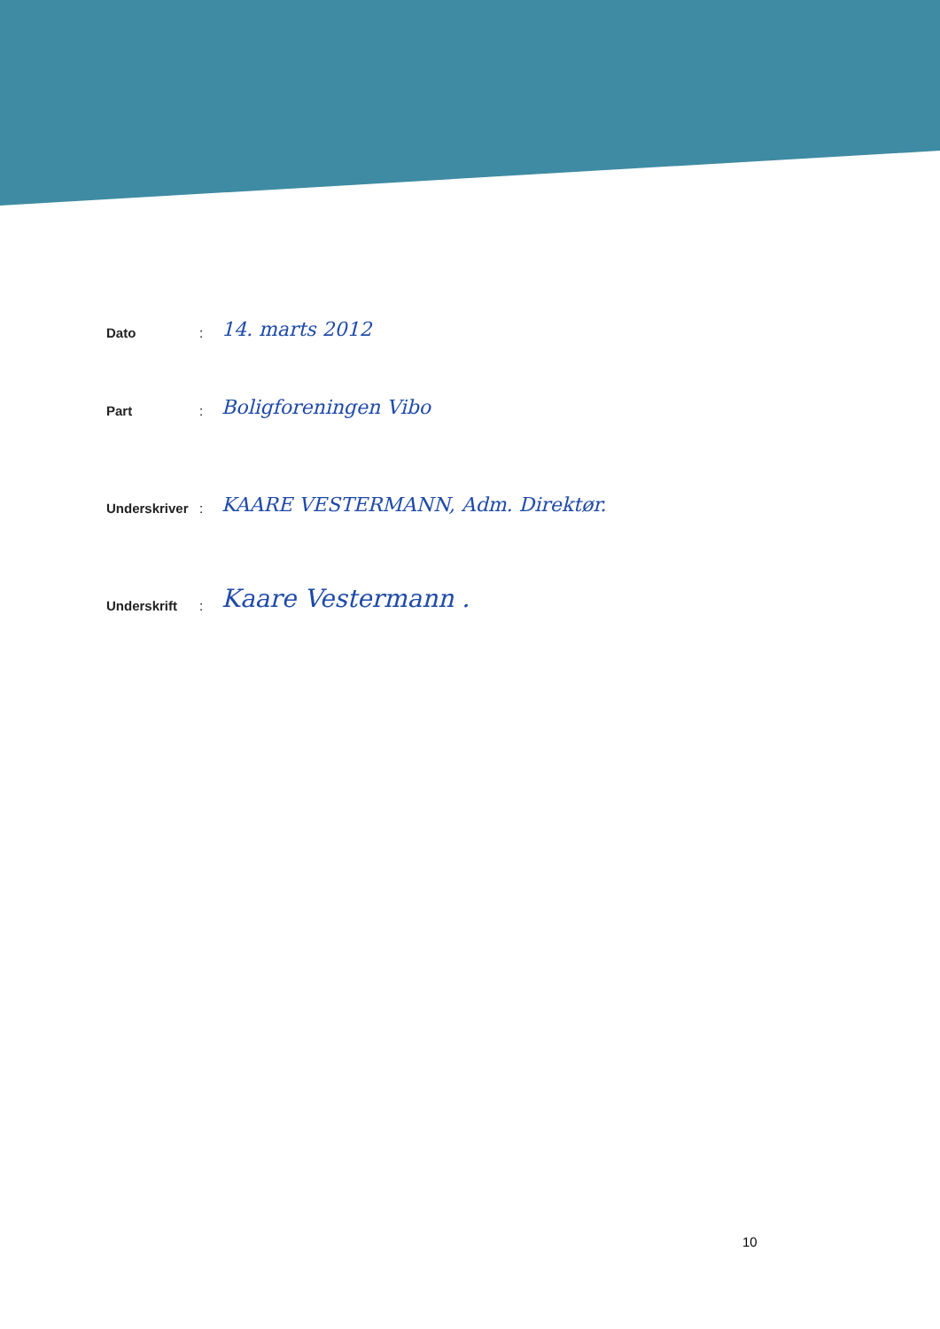Dato: 14. marts 2012
Part: Boligforeningen Vibo
Underskriver: KAARE VESTERMANN, Adm. Direktør.
Underskrift: Kaare Vestermann .
10